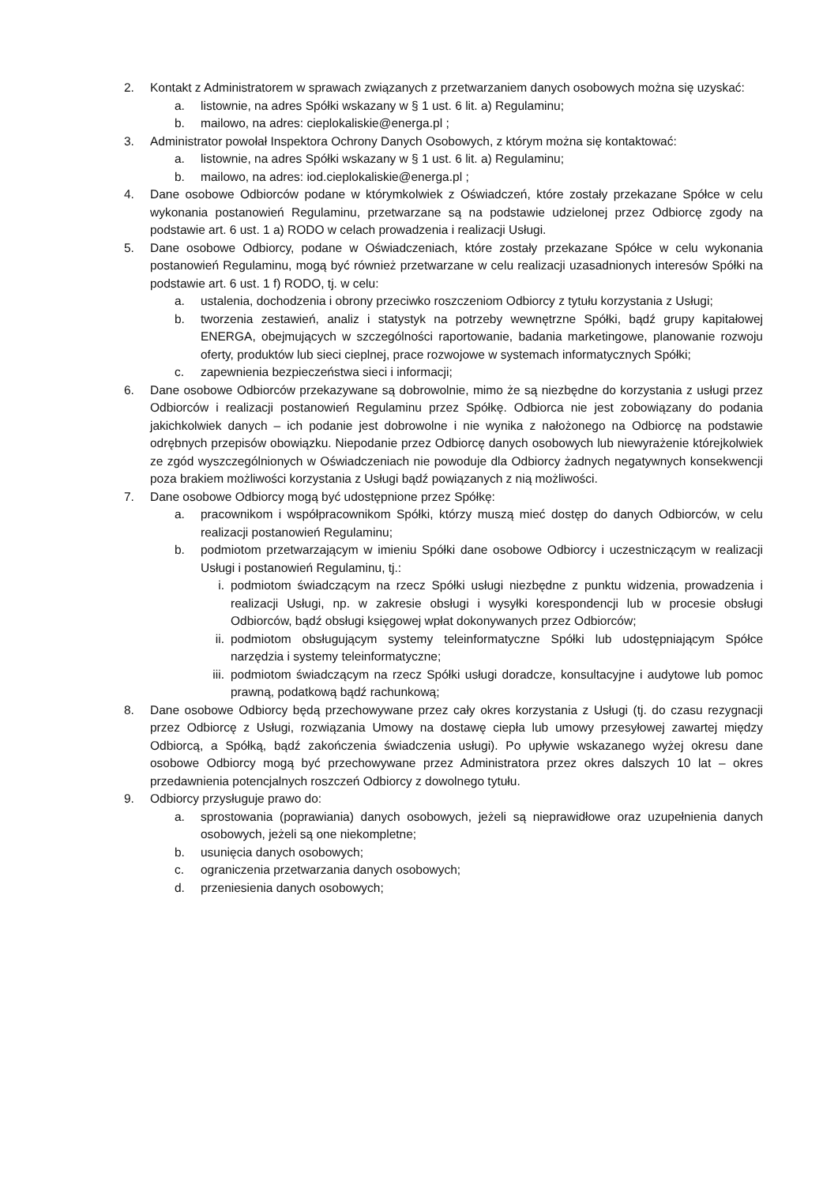2. Kontakt z Administratorem w sprawach związanych z przetwarzaniem danych osobowych można się uzyskać:
a. listownie, na adres Spółki wskazany w § 1 ust. 6 lit. a) Regulaminu;
b. mailowo, na adres: cieplokaliskie@energa.pl ;
3. Administrator powołał Inspektora Ochrony Danych Osobowych, z którym można się kontaktować:
a. listownie, na adres Spółki wskazany w § 1 ust. 6 lit. a) Regulaminu;
b. mailowo, na adres: iod.cieplokaliskie@energa.pl ;
4. Dane osobowe Odbiorców podane w którymkolwiek z Oświadczeń, które zostały przekazane Spółce w celu wykonania postanowień Regulaminu, przetwarzane są na podstawie udzielonej przez Odbiorcę zgody na podstawie art. 6 ust. 1 a) RODO w celach prowadzenia i realizacji Usługi.
5. Dane osobowe Odbiorcy, podane w Oświadczeniach, które zostały przekazane Spółce w celu wykonania postanowień Regulaminu, mogą być również przetwarzane w celu realizacji uzasadnionych interesów Spółki na podstawie art. 6 ust. 1 f) RODO, tj. w celu:
a. ustalenia, dochodzenia i obrony przeciwko roszczeniom Odbiorcy z tytułu korzystania z Usługi;
b. tworzenia zestawień, analiz i statystyk na potrzeby wewnętrzne Spółki, bądź grupy kapitałowej ENERGA, obejmujących w szczególności raportowanie, badania marketingowe, planowanie rozwoju oferty, produktów lub sieci cieplnej, prace rozwojowe w systemach informatycznych Spółki;
c. zapewnienia bezpieczeństwa sieci i informacji;
6. Dane osobowe Odbiorców przekazywane są dobrowolnie, mimo że są niezbędne do korzystania z usługi przez Odbiorców i realizacji postanowień Regulaminu przez Spółkę. Odbiorca nie jest zobowiązany do podania jakichkolwiek danych – ich podanie jest dobrowolne i nie wynika z nałożonego na Odbiorcę na podstawie odrębnych przepisów obowiązku. Niepodanie przez Odbiorcę danych osobowych lub niewyrażenie którejkolwiek ze zgód wyszczególnionych w Oświadczeniach nie powoduje dla Odbiorcy żadnych negatywnych konsekwencji poza brakiem możliwości korzystania z Usługi bądź powiązanych z nią możliwości.
7. Dane osobowe Odbiorcy mogą być udostępnione przez Spółkę:
a. pracownikom i współpracownikom Spółki, którzy muszą mieć dostęp do danych Odbiorców, w celu realizacji postanowień Regulaminu;
b. podmiotom przetwarzającym w imieniu Spółki dane osobowe Odbiorcy i uczestniczącym w realizacji Usługi i postanowień Regulaminu, tj.:
i. podmiotom świadczącym na rzecz Spółki usługi niezbędne z punktu widzenia, prowadzenia i realizacji Usługi, np. w zakresie obsługi i wysyłki korespondencji lub w procesie obsługi Odbiorców, bądź obsługi księgowej wpłat dokonywanych przez Odbiorców;
ii. podmiotom obsługującym systemy teleinformatyczne Spółki lub udostępniającym Spółce narzędzia i systemy teleinformatyczne;
iii. podmiotom świadczącym na rzecz Spółki usługi doradcze, konsultacyjne i audytowe lub pomoc prawną, podatkową bądź rachunkową;
8. Dane osobowe Odbiorcy będą przechowywane przez cały okres korzystania z Usługi (tj. do czasu rezygnacji przez Odbiorcę z Usługi, rozwiązania Umowy na dostawę ciepła lub umowy przesyłowej zawartej między Odbiorcą, a Spółką, bądź zakończenia świadczenia usługi). Po upływie wskazanego wyżej okresu dane osobowe Odbiorcy mogą być przechowywane przez Administratora przez okres dalszych 10 lat – okres przedawnienia potencjalnych roszczeń Odbiorcy z dowolnego tytułu.
9. Odbiorcy przysługuje prawo do:
a. sprostowania (poprawiania) danych osobowych, jeżeli są nieprawidłowe oraz uzupełnienia danych osobowych, jeżeli są one niekompletne;
b. usunięcia danych osobowych;
c. ograniczenia przetwarzania danych osobowych;
d. przeniesienia danych osobowych;